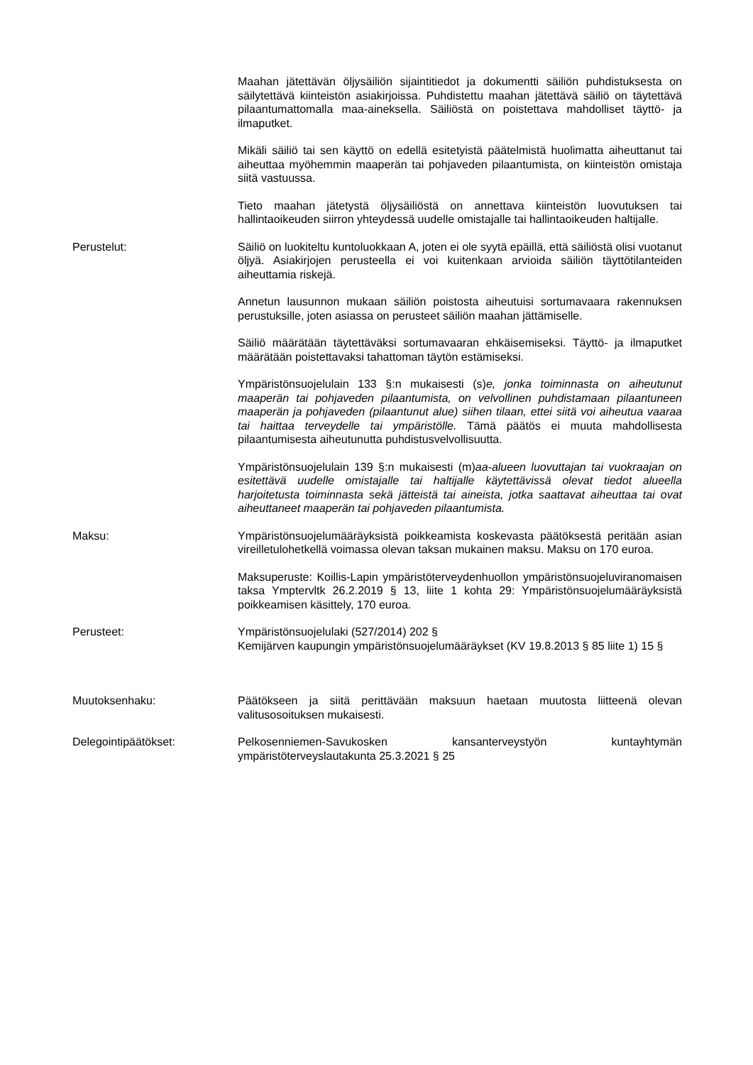Maahan jätettävän öljysäiliön sijaintitiedot ja dokumentti säiliön puhdistuksesta on säilytettävä kiinteistön asiakirjoissa. Puhdistettu maahan jätettävä säiliö on täytettävä pilaantumattomalla maa-aineksella. Säiliöstä on poistettava mahdolliset täyttö- ja ilmaputket.
Mikäli säiliö tai sen käyttö on edellä esitetyistä päätelmistä huolimatta aiheuttanut tai aiheuttaa myöhemmin maaperän tai pohjaveden pilaantumista, on kiinteistön omistaja siitä vastuussa.
Tieto maahan jätetystä öljysäiliöstä on annettava kiinteistön luovutuksen tai hallintaoikeuden siirron yhteydessä uudelle omistajalle tai hallintaoikeuden haltijalle.
Perustelut: Säiliö on luokiteltu kuntoluokkaan A, joten ei ole syytä epäillä, että säiliöstä olisi vuotanut öljyä. Asiakirjojen perusteella ei voi kuitenkaan arvioida säiliön täyttötilanteiden aiheuttamia riskejä.
Annetun lausunnon mukaan säiliön poistosta aiheutuisi sortumavaara rakennuksen perustuksille, joten asiassa on perusteet säiliön maahan jättämiselle.
Säiliö määrätään täytettäväksi sortumavaaran ehkäisemiseksi. Täyttö- ja ilmaputket määrätään poistettavaksi tahattoman täytön estämiseksi.
Ympäristönsuojelulain 133 §:n mukaisesti (s)e, jonka toiminnasta on aiheutunut maaperän tai pohjaveden pilaantumista, on velvollinen puhdistamaan pilaantuneen maaperän ja pohjaveden (pilaantunut alue) siihen tilaan, ettei siitä voi aiheutua vaaraa tai haittaa terveydelle tai ympäristölle. Tämä päätös ei muuta mahdollisesta pilaantumisesta aiheutunutta puhdistusvelvollisuutta.
Ympäristönsuojelulain 139 §:n mukaisesti (m)aa-alueen luovuttajan tai vuokraajan on esitettävä uudelle omistajalle tai haltijalle käytettävissä olevat tiedot alueella harjoitetusta toiminnasta sekä jätteistä tai aineista, jotka saattavat aiheuttaa tai ovat aiheuttaneet maaperän tai pohjaveden pilaantumista.
Maksu: Ympäristönsuojelumääräyksistä poikkeamista koskevasta päätöksestä peritään asian vireilletulohetkellä voimassa olevan taksan mukainen maksu. Maksu on 170 euroa.
Maksuperuste: Koillis-Lapin ympäristöterveydenhuollon ympäristönsuojeluviranomaisen taksa Ymptervltk 26.2.2019 § 13, liite 1 kohta 29: Ympäristönsuojelumääräyksistä poikkeamisen käsittely, 170 euroa.
Perusteet: Ympäristönsuojelulaki (527/2014) 202 §
Kemijärven kaupungin ympäristönsuojelumääräykset (KV 19.8.2013 § 85 liite 1) 15 §
Muutoksenhaku: Päätökseen ja siitä perittävään maksuun haetaan muutosta liitteenä olevan valitusosoituksen mukaisesti.
Delegointipäätökset: Pelkosenniemen-Savukosken kansanterveystyön kuntayhtymän ympäristöterveyslautakunta 25.3.2021 § 25